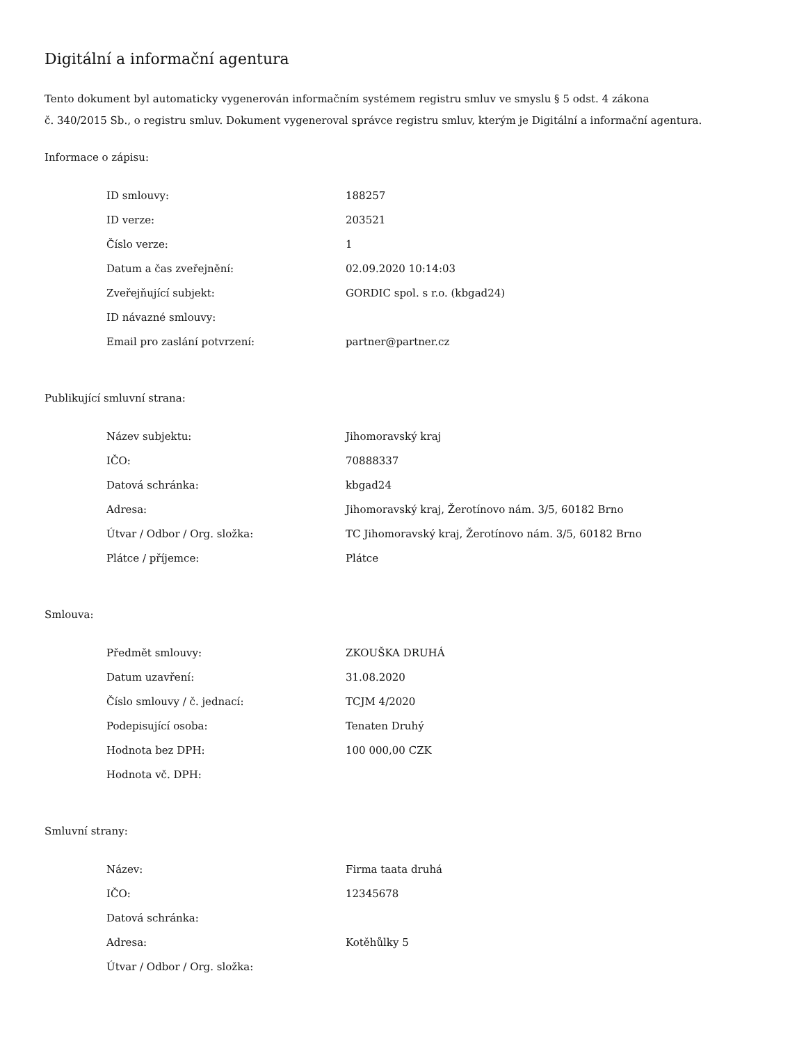Digitální a informační agentura
Tento dokument byl automaticky vygenerován informačním systémem registru smluv ve smyslu § 5 odst. 4 zákona
č. 340/2015 Sb., o registru smluv. Dokument vygeneroval správce registru smluv, kterým je Digitální a informační agentura.
Informace o zápisu:
| ID smlouvy: | 188257 |
| ID verze: | 203521 |
| Číslo verze: | 1 |
| Datum a čas zveřejnění: | 02.09.2020 10:14:03 |
| Zveřejňující subjekt: | GORDIC spol. s r.o. (kbgad24) |
| ID návazné smlouvy: | |
| Email pro zaslání potvrzení: | partner@partner.cz |
Publikující smluvní strana:
| Název subjektu: | Jihomoravský kraj |
| IČO: | 70888337 |
| Datová schránka: | kbgad24 |
| Adresa: | Jihomoravský kraj, Žerotínovo nám. 3/5, 60182 Brno |
| Útvar / Odbor / Org. složka: | TC Jihomoravský kraj, Žerotínovo nám. 3/5, 60182 Brno |
| Plátce / příjemce: | Plátce |
Smlouva:
| Předmět smlouvy: | ZKOUŠKA DRUHÁ |
| Datum uzavření: | 31.08.2020 |
| Číslo smlouvy / č. jednací: | TCJM 4/2020 |
| Podepisující osoba: | Tenaten Druhý |
| Hodnota bez DPH: | 100 000,00 CZK |
| Hodnota vč. DPH: | |
Smluvní strany:
| Název: | Firma taata druhá |
| IČO: | 12345678 |
| Datová schránka: | |
| Adresa: | Kotěhůlky 5 |
| Útvar / Odbor / Org. složka: | |